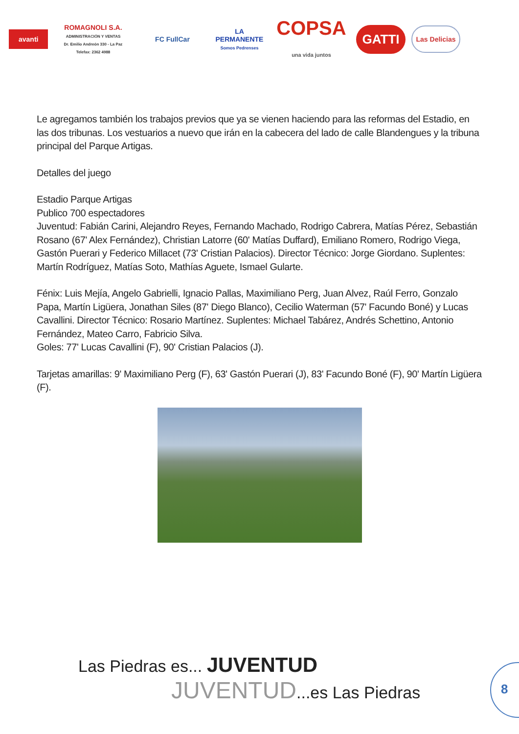avanti
ROMAGNOLI S.A.
ADMINISTRACIÓN Y VENTAS
Dr. Emilio Andreón 330 - La Paz
Telefax: 2362 4988
FC FullCar
LA PERMANENTE
Somos Pedrenses
COPSA
una vida juntos
GATTI
Las Delicias
Le agregamos también los trabajos previos que ya se vienen haciendo para las reformas del Estadio, en las dos tribunas. Los vestuarios a nuevo que irán en la cabecera del lado de calle Blandengues y la tribuna principal del Parque Artigas.
Detalles del juego
Estadio Parque Artigas
Publico 700 espectadores
Juventud: Fabián Carini, Alejandro Reyes, Fernando Machado, Rodrigo Cabrera, Matías Pérez, Sebastián Rosano (67' Alex Fernández), Christian Latorre (60' Matías Duffard), Emiliano Romero, Rodrigo Viega, Gastón Puerari y Federico Millacet (73' Cristian Palacios). Director Técnico: Jorge Giordano. Suplentes: Martín Rodríguez, Matías Soto, Mathías Aguete, Ismael Gularte.
Fénix: Luis Mejía, Angelo Gabrielli, Ignacio Pallas, Maximiliano Perg, Juan Alvez, Raúl Ferro, Gonzalo Papa, Martín Ligüera, Jonathan Siles (87' Diego Blanco), Cecilio Waterman (57' Facundo Boné) y Lucas Cavallini. Director Técnico: Rosario Martínez. Suplentes: Michael Tabárez, Andrés Schettino, Antonio Fernández, Mateo Carro, Fabricio Silva.
Goles: 77' Lucas Cavallini (F), 90' Cristian Palacios (J).
Tarjetas amarillas: 9' Maximiliano Perg (F), 63' Gastón Puerari (J), 83' Facundo Boné (F), 90' Martín Ligüera (F).
Las Piedras es... JUVENTUD
JUVENTUD...es Las Piedras
8